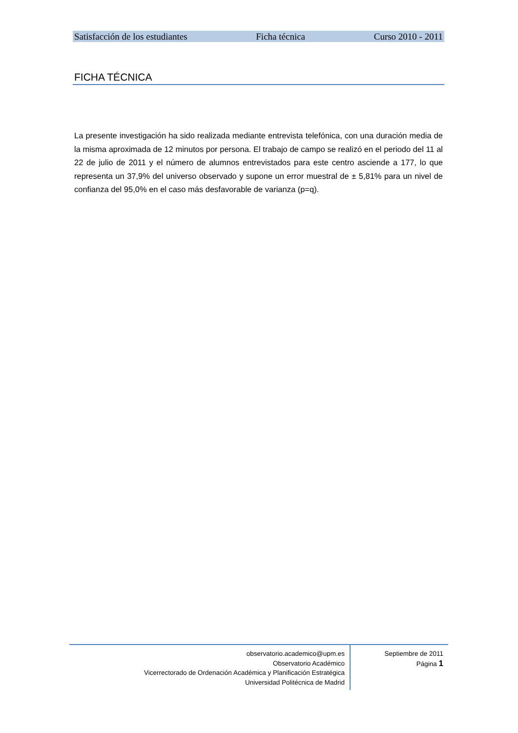Satisfacción de los estudiantes Ficha técnica Curso 2010 - 2011
FICHA TÉCNICA
La presente investigación ha sido realizada mediante entrevista telefónica, con una duración media de la misma aproximada de 12 minutos por persona. El trabajo de campo se realizó en el periodo del 11 al 22 de julio de 2011 y el número de alumnos entrevistados para este centro asciende a 177, lo que representa un 37,9% del universo observado y supone un error muestral de ± 5,81% para un nivel de confianza del 95,0% en el caso más desfavorable de varianza (p=q).
observatorio.academico@upm.es
Observatorio Académico
Vicerrectorado de Ordenación Académica y Planificación Estratégica
Universidad Politécnica de Madrid
Septiembre de 2011
Página 1